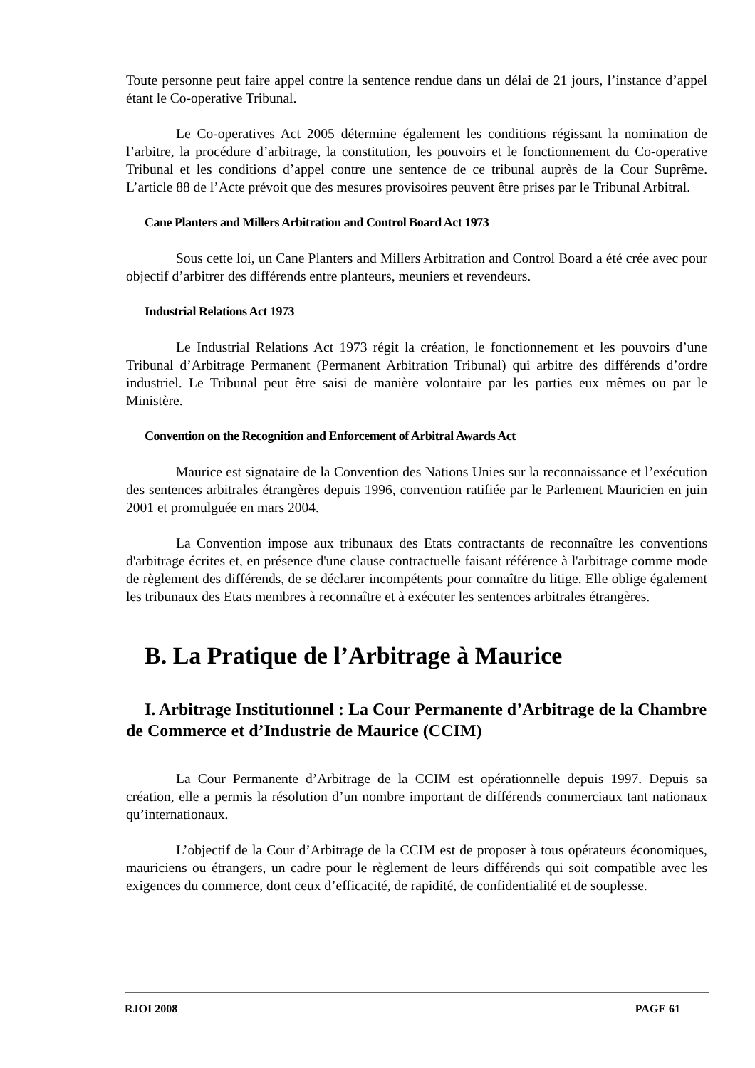Toute personne peut faire appel contre la sentence rendue dans un délai de 21 jours, l’instance d’appel étant le Co-operative Tribunal.
Le Co-operatives Act 2005 détermine également les conditions régissant la nomination de l’arbitre, la procédure d’arbitrage, la constitution, les pouvoirs et le fonctionnement du Co-operative Tribunal et les conditions d’appel contre une sentence de ce tribunal auprès de la Cour Suprême. L’article 88 de l’Acte prévoit que des mesures provisoires peuvent être prises par le Tribunal Arbitral.
Cane Planters and Millers Arbitration and Control Board Act 1973
Sous cette loi, un Cane Planters and Millers Arbitration and Control Board a été crée avec pour objectif d’arbitrer des différends entre planteurs, meuniers et revendeurs.
Industrial Relations Act 1973
Le Industrial Relations Act 1973 régit la création, le fonctionnement et les pouvoirs d’une Tribunal d’Arbitrage Permanent (Permanent Arbitration Tribunal) qui arbitre des différends d’ordre industriel. Le Tribunal peut être saisi de manière volontaire par les parties eux mêmes ou par le Ministère.
Convention on the Recognition and Enforcement of Arbitral Awards Act
Maurice est signataire de la Convention des Nations Unies sur la reconnaissance et l’exécution des sentences arbitrales étrangères depuis 1996, convention ratifiée par le Parlement Mauricien en juin 2001 et promulguée en mars 2004.
La Convention impose aux tribunaux des Etats contractants de reconnaître les conventions d'arbitrage écrites et, en présence d'une clause contractuelle faisant référence à l'arbitrage comme mode de règlement des différends, de se déclarer incompétents pour connaître du litige. Elle oblige également les tribunaux des Etats membres à reconnaître et à exécuter les sentences arbitrales étrangères.
B. La Pratique de l’Arbitrage à Maurice
I. Arbitrage Institutionnel : La Cour Permanente d’Arbitrage de la Chambre de Commerce et d’Industrie de Maurice (CCIM)
La Cour Permanente d’Arbitrage de la CCIM est opérationnelle depuis 1997. Depuis sa création, elle a permis la résolution d’un nombre important de différends commerciaux tant nationaux qu’internationaux.
L’objectif de la Cour d’Arbitrage de la CCIM est de proposer à tous opérateurs économiques, mauriciens ou étrangers, un cadre pour le règlement de leurs différends qui soit compatible avec les exigences du commerce, dont ceux d’efficacité, de rapidité, de confidentialité et de souplesse.
RJOI 2008 PAGE 61